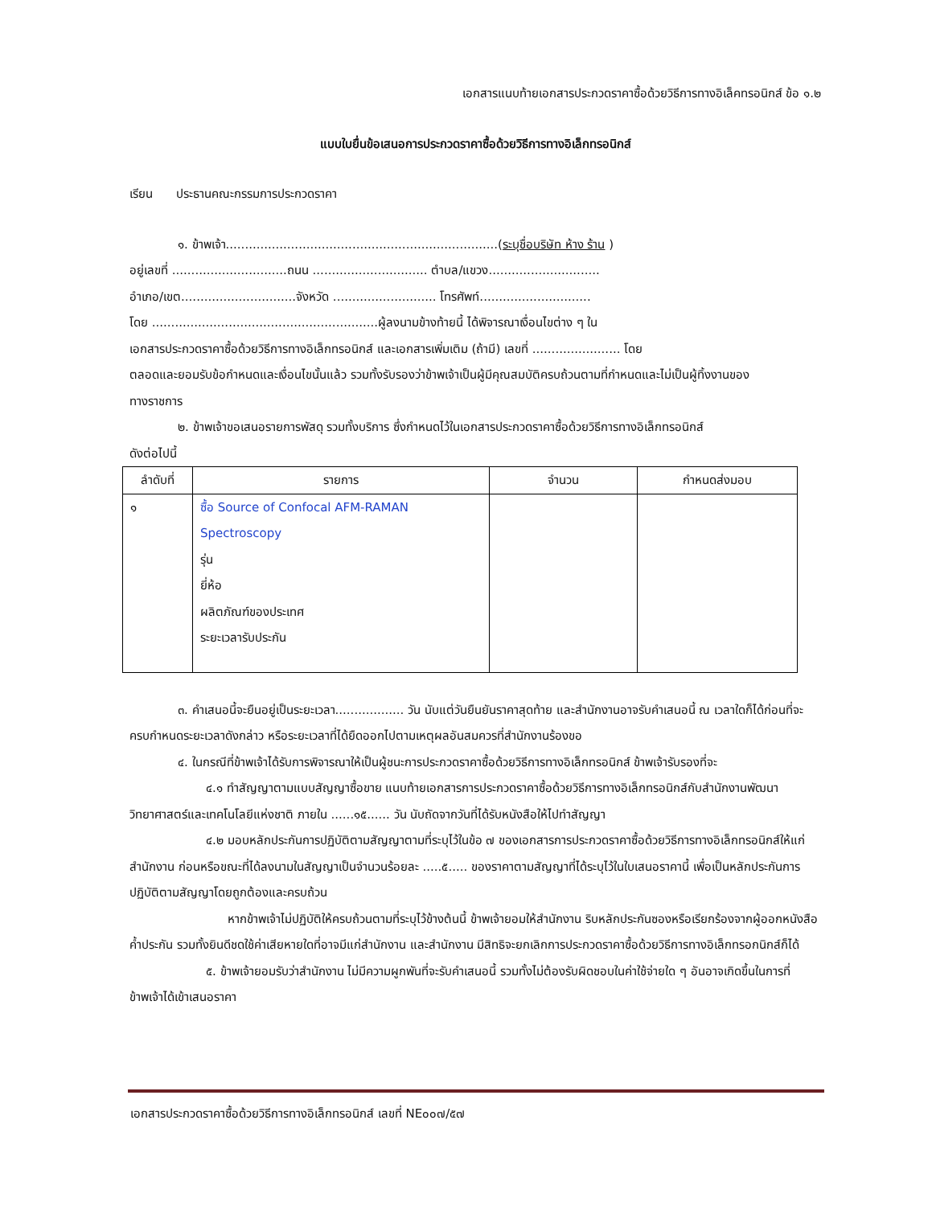เอกสารแนบท้ายเอกสารประกวดราคาซื้อด้วยวิธีการทางอิเล็คทรอนิกส์ ข้อ ๑.๒
แบบใบยื่นข้อเสนอการประกวดราคาซื้อด้วยวิธีการทางอิเล็กทรอนิกส์
เรียน ประธานคณะกรรมการประกวดราคา
๑. ข้าพเจ้า.......................................................................(ระบุชื่อบริษัท ห้าง ร้าน )
อยู่เลขที่ ..............................ถนน .............................. ตำบล/แขวง.............................
อำเภอ/เขต..............................จังหวัด ........................... โทรศัพท์.............................
โดย ...........................................................ผู้ลงนามข้างท้ายนี้ ได้พิจารณาเงื่อนไขต่าง ๆ ใน
เอกสารประกวดราคาซื้อด้วยวิธีการทางอิเล็กทรอนิกส์ และเอกสารเพิ่มเติม (ถ้ามี) เลขที่ ....................... โดย
ตลอดและยอมรับข้อกำหนดและเงื่อนไขนั้นแล้ว รวมทั้งรับรองว่าข้าพเจ้าเป็นผู้มีคุณสมบัติครบถ้วนตามที่กำหนดและไม่เป็นผู้ทิ้งงานของ
ทางราชการ
๒. ข้าพเจ้าขอเสนอรายการพัสดุ รวมทั้งบริการ ซึ่งกำหนดไว้ในเอกสารประกวดราคาซื้อด้วยวิธีการทางอิเล็กทรอนิกส์
ดังต่อไปนี้
| ลำดับที่ | รายการ | จำนวน | กำหนดส่งมอบ |
| --- | --- | --- | --- |
| ๑ | ซื้อ Source of Confocal AFM-RAMAN Spectroscopy รุ่น ยี่ห้อ ผลิตภัณฑ์ของประเทศ ระยะเวลารับประกัน | | |
๓. คำเสนอนี้จะยืนอยู่เป็นระยะเวลา.................. วัน นับแต่วันยืนยันราคาสุดท้าย และสำนักงานอาจรับคำเสนอนี้ ณ เวลาใดก็ได้ก่อนที่จะครบกำหนดระยะเวลาดังกล่าว หรือระยะเวลาที่ได้ยืดออกไปตามเหตุผลอันสมควรที่สำนักงานร้องขอ
๔. ในกรณีที่ข้าพเจ้าได้รับการพิจารณาให้เป็นผู้ชนะการประกวดราคาซื้อด้วยวิธีการทางอิเล็กทรอนิกส์ ข้าพเจ้ารับรองที่จะ
๔.๑ ทำสัญญาตามแบบสัญญาซื้อขาย แนบท้ายเอกสารการประกวดราคาซื้อด้วยวิธีการทางอิเล็กทรอนิกส์กับสำนักงานพัฒนาวิทยาศาสตร์และเทคโนโลยีแห่งชาติ ภายใน ......๑๕...... วัน นับถัดจากวันที่ได้รับหนังสือให้ไปทำสัญญา
๔.๒ มอบหลักประกันการปฏิบัติตามสัญญาตามที่ระบุไว้ในข้อ ๗ ของเอกสารการประกวดราคาซื้อด้วยวิธีการทางอิเล็กทรอนิกส์ให้แก่สำนักงาน ก่อนหรือขณะที่ได้ลงนามในสัญญาเป็นจำนวนร้อยละ .....๕..... ของราคาตามสัญญาที่ได้ระบุไว้ในใบเสนอราคานี้ เพื่อเป็นหลักประกันการปฏิบัติตามสัญญาโดยถูกต้องและครบถ้วน
หากข้าพเจ้าไม่ปฏิบัติให้ครบถ้วนตามที่ระบุไว้ข้างต้นนี้ ข้าพเจ้ายอมให้สำนักงาน ริบหลักประกันซองหรือเรียกร้องจากผู้ออกหนังสือค้ำประกัน รวมทั้งยินดีชดใช้ค่าเสียหายใดที่อาจมีแก่สำนักงาน และสำนักงาน มีสิทธิจะยกเลิกการประกวดราคาซื้อด้วยวิธีการทางอิเล็กทรอกนิกส์ก็ได้
๕. ข้าพเจ้ายอมรับว่าสำนักงาน ไม่มีความผูกพันที่จะรับคำเสนอนี้ รวมทั้งไม่ต้องรับผิดชอบในค่าใช้จ่ายใด ๆ อันอาจเกิดขึ้นในการที่ข้าพเจ้าได้เข้าเสนอราคา
เอกสารประกวดราคาซื้อด้วยวิธีการทางอิเล็กทรอนิกส์ เลขที่ NE๐๐๗/๕๗